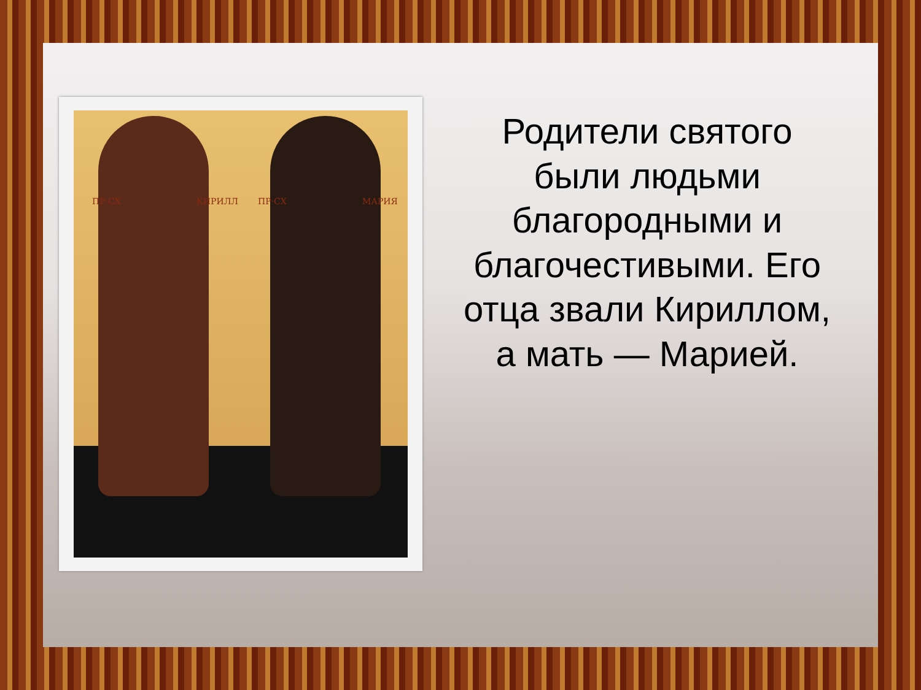ПР·СХ КИРИЛЛ ПР·СХ МАРИЯ
Родители святого
были людьми
благородными и
благочестивыми. Его
отца звали Кириллом,
а мать — Марией.